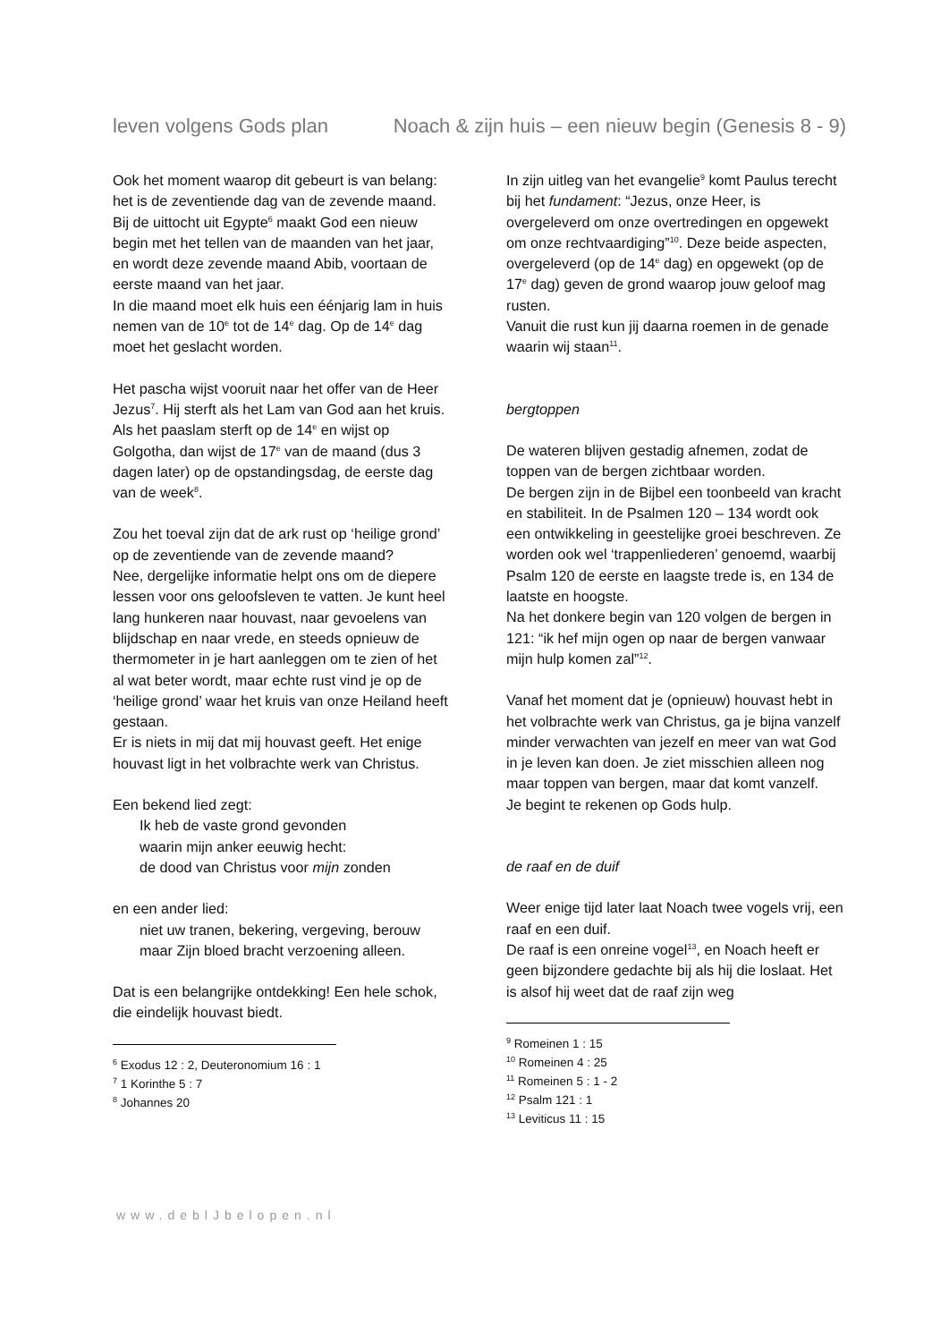leven volgens Gods plan Noach & zijn huis – een nieuw begin (Genesis 8 - 9)
Ook het moment waarop dit gebeurt is van belang: het is de zeventiende dag van de zevende maand.
Bij de uittocht uit Egypte<sup>6</sup> maakt God een nieuw begin met het tellen van de maanden van het jaar, en wordt deze zevende maand Abib, voortaan de eerste maand van het jaar.
In die maand moet elk huis een éénjarig lam in huis nemen van de 10<sup>e</sup> tot de 14<sup>e</sup> dag. Op de 14<sup>e</sup> dag moet het geslacht worden.
Het pascha wijst vooruit naar het offer van de Heer Jezus<sup>7</sup>. Hij sterft als het Lam van God aan het kruis.
Als het paaslam sterft op de 14<sup>e</sup> en wijst op Golgotha, dan wijst de 17<sup>e</sup> van de maand (dus 3 dagen later) op de opstandingsdag, de eerste dag van de week<sup>8</sup>.
Zou het toeval zijn dat de ark rust op ‘heilige grond’ op de zeventiende van de zevende maand?
Nee, dergelijke informatie helpt ons om de diepere lessen voor ons geloofsleven te vatten. Je kunt heel lang hunkeren naar houvast, naar gevoelens van blijdschap en naar vrede, en steeds opnieuw de thermometer in je hart aanleggen om te zien of het al wat beter wordt, maar echte rust vind je op de ‘heilige grond’ waar het kruis van onze Heiland heeft gestaan.
Er is niets in mij dat mij houvast geeft. Het enige houvast ligt in het volbrachte werk van Christus.
Een bekend lied zegt:
Ik heb de vaste grond gevonden
waarin mijn anker eeuwig hecht:
de dood van Christus voor mijn zonden
en een ander lied:
niet uw tranen, bekering, vergeving, berouw
maar Zijn bloed bracht verzoening alleen.
Dat is een belangrijke ontdekking! Een hele schok, die eindelijk houvast biedt.
<sup>6</sup> Exodus 12 : 2, Deuteronomium 16 : 1
<sup>7</sup> 1 Korinthe 5 : 7
<sup>8</sup> Johannes 20
In zijn uitleg van het evangelie<sup>9</sup> komt Paulus terecht bij het fundament: “Jezus, onze Heer, is overgeleverd om onze overtredingen en opgewekt om onze rechtvaardiging”<sup>10</sup>. Deze beide aspecten, overgeleverd (op de 14<sup>e</sup> dag) en opgewekt (op de 17<sup>e</sup> dag) geven de grond waarop jouw geloof mag rusten.
Vanuit die rust kun jij daarna roemen in de genade waarin wij staan<sup>11</sup>.
bergtoppen
De wateren blijven gestadig afnemen, zodat de toppen van de bergen zichtbaar worden.
De bergen zijn in de Bijbel een toonbeeld van kracht en stabiliteit. In de Psalmen 120 – 134 wordt ook een ontwikkeling in geestelijke groei beschreven. Ze worden ook wel ‘trappenliederen’ genoemd, waarbij Psalm 120 de eerste en laagste trede is, en 134 de laatste en hoogste.
Na het donkere begin van 120 volgen de bergen in 121: “ik hef mijn ogen op naar de bergen vanwaar mijn hulp komen zal”<sup>12</sup>.
Vanaf het moment dat je (opnieuw) houvast hebt in het volbrachte werk van Christus, ga je bijna vanzelf minder verwachten van jezelf en meer van wat God in je leven kan doen. Je ziet misschien alleen nog maar toppen van bergen, maar dat komt vanzelf.
Je begint te rekenen op Gods hulp.
de raaf en de duif
Weer enige tijd later laat Noach twee vogels vrij, een raaf en een duif.
De raaf is een onreine vogel<sup>13</sup>, en Noach heeft er geen bijzondere gedachte bij als hij die loslaat. Het is alsof hij weet dat de raaf zijn weg
<sup>9</sup> Romeinen 1 : 15
<sup>10</sup> Romeinen 4 : 25
<sup>11</sup> Romeinen 5 : 1 - 2
<sup>12</sup> Psalm 121 : 1
<sup>13</sup> Leviticus 11 : 15
www.deblJbelopen.nl